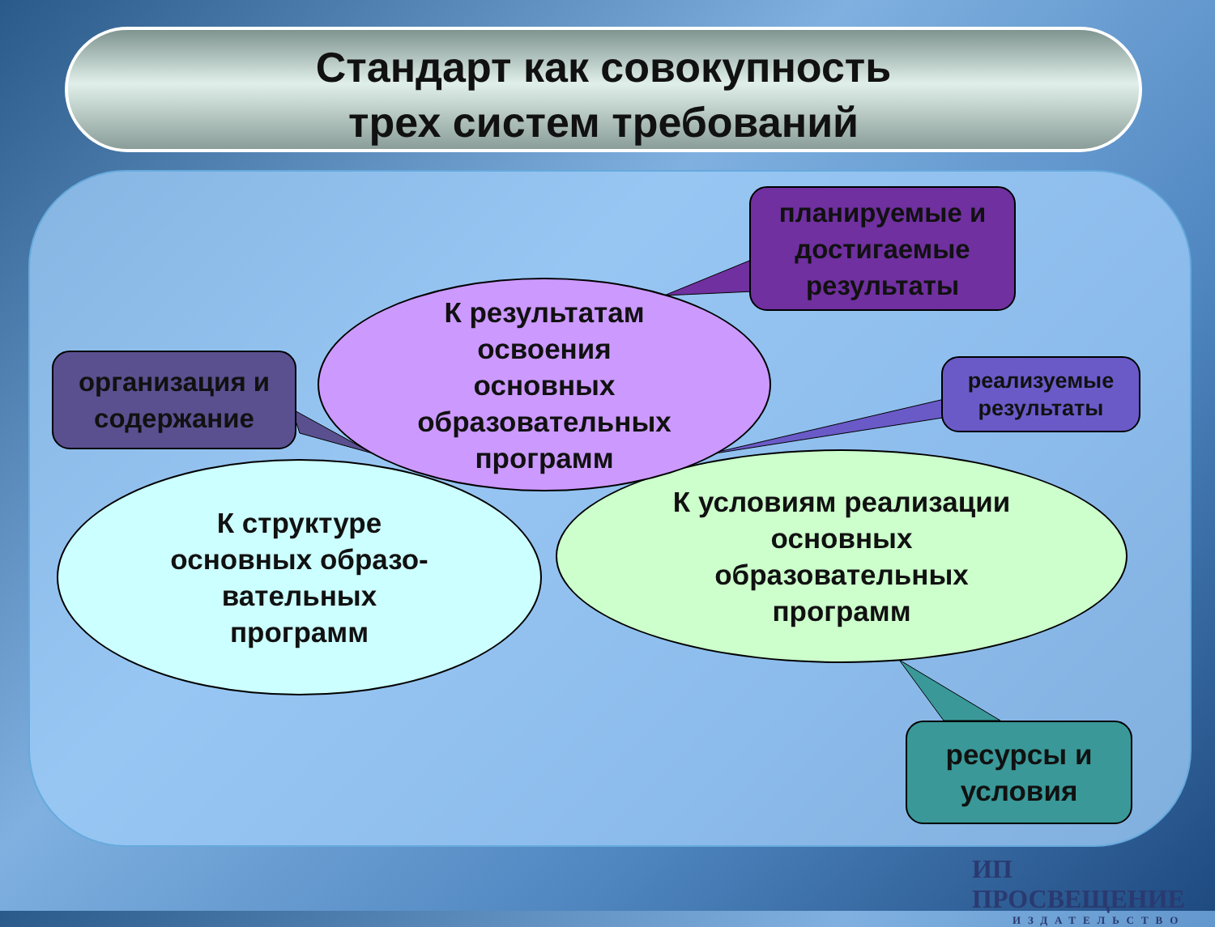Стандарт как совокупность
трех систем требований
планируемые и
достигаемые
результаты
организация и
содержание
реализуемые
результаты
ресурсы и
условия
К структуре
основных образо-
вательных
программ
К условиям реализации
основных
образовательных
программ
К результатам
освоения
основных
образовательных
программ
ИП ПРОСВЕЩЕНИЕ
ИЗДАТЕЛЬСТВО